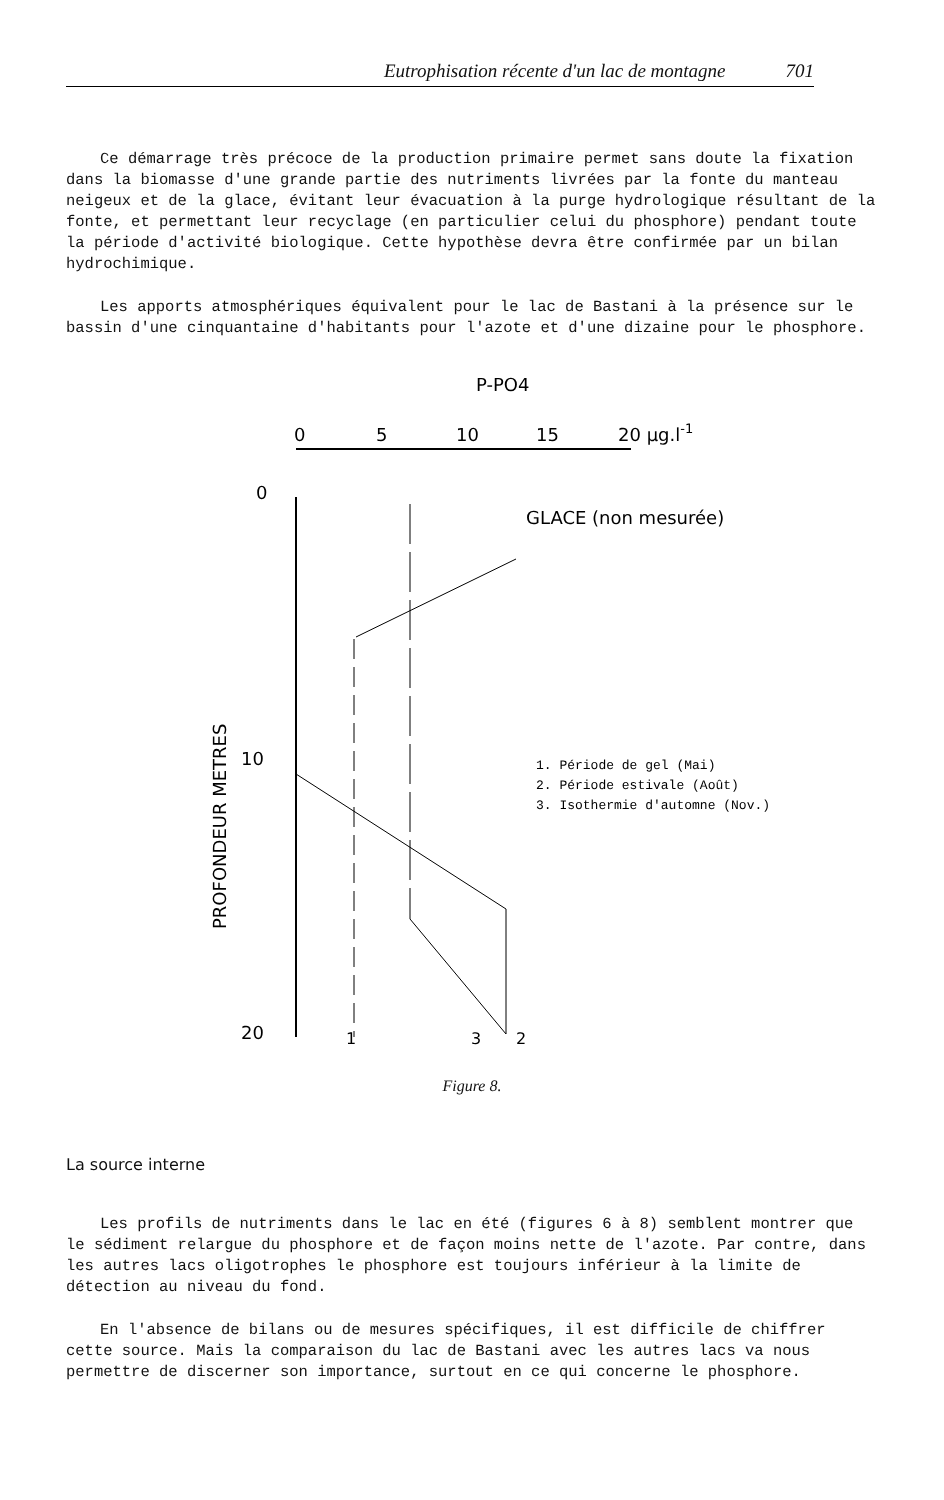Eutrophisation récente d'un lac de montagne 701
Ce démarrage très précoce de la production primaire permet sans doute la fixation dans la biomasse d'une grande partie des nutriments livrées par la fonte du manteau neigeux et de la glace, évitant leur évacuation à la purge hydrologique résultant de la fonte, et permettant leur recyclage (en particulier celui du phosphore) pendant toute la période d'activité biologique. Cette hypothèse devra être confirmée par un bilan hydrochimique.
Les apports atmosphériques équivalent pour le lac de Bastani à la présence sur le bassin d'une cinquantaine d'habitants pour l'azote et d'une dizaine pour le phosphore.
P-PO4
0
5
10
15
20 µg.l-1
0
10
20
PROFONDEUR METRES
GLACE (non mesurée)
1. Période de gel (Mai)
2. Période estivale (Août)
3. Isothermie d'automne (Nov.)
1
3
2
Figure 8.
La source interne
Les profils de nutriments dans le lac en été (figures 6 à 8) semblent montrer que le sédiment relargue du phosphore et de façon moins nette de l'azote. Par contre, dans les autres lacs oligotrophes le phosphore est toujours inférieur à la limite de détection au niveau du fond.
En l'absence de bilans ou de mesures spécifiques, il est difficile de chiffrer cette source. Mais la comparaison du lac de Bastani avec les autres lacs va nous permettre de discerner son importance, surtout en ce qui concerne le phosphore.